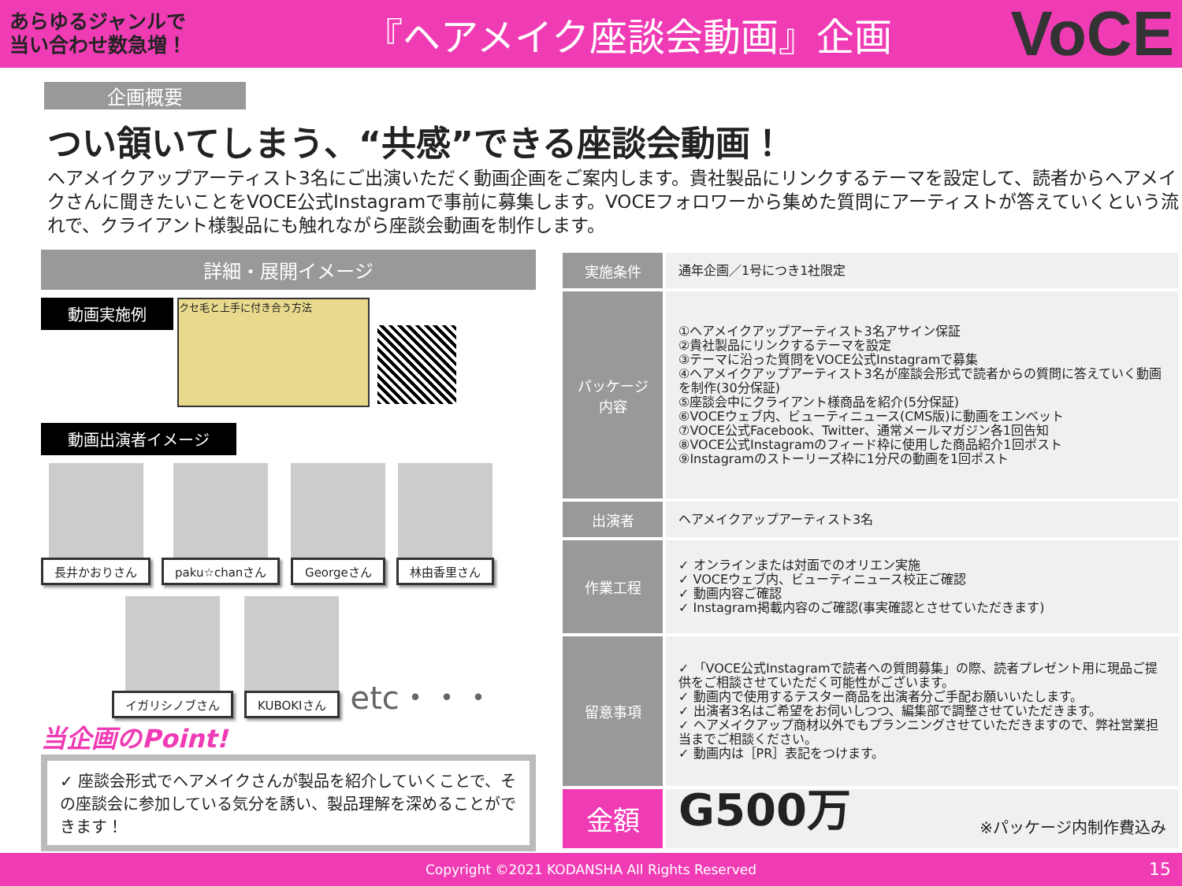あらゆるジャンルで
当い合わせ数急増！
『ヘアメイク座談会動画』企画
VoCE
企画概要
つい頷いてしまう、“共感”できる座談会動画！
ヘアメイクアップアーティスト3名にご出演いただく動画企画をご案内します。貴社製品にリンクするテーマを設定して、読者からヘアメイクさんに聞きたいことをVOCE公式Instagramで事前に募集します。VOCEフォロワーから集めた質問にアーティストが答えていくという流れで、クライアント様製品にも触れながら座談会動画を制作します。
詳細・展開イメージ
動画実施例 クセ毛と上手に付き合う方法
動画出演者イメージ
長井かおりさん
paku☆chanさん
Georgeさん
林由香里さん
イガリシノブさん
KUBOKIさん
etc・・・
当企画のPoint!
✓ 座談会形式でヘアメイクさんが製品を紹介していくことで、その座談会に参加している気分を誘い、製品理解を深めることができます！
| 実施条件 | 通年企画／1号につき1社限定 |
| パッケージ 内容 | ①ヘアメイクアップアーティスト3名アサイン保証 ②貴社製品にリンクするテーマを設定 ③テーマに沿った質問をVOCE公式Instagramで募集 ④ヘアメイクアップアーティスト3名が座談会形式で読者からの質問に答えていく動画を制作(30分保証) ⑤座談会中にクライアント様商品を紹介(5分保証) ⑥VOCEウェブ内、ビューティニュース(CMS版)に動画をエンベット ⑦VOCE公式Facebook、Twitter、通常メールマガジン各1回告知 ⑧VOCE公式Instagramのフィード枠に使用した商品紹介1回ポスト ⑨Instagramのストーリーズ枠に1分尺の動画を1回ポスト |
| 出演者 | ヘアメイクアップアーティスト3名 |
| 作業工程 | ✓ オンラインまたは対面でのオリエン実施 ✓ VOCEウェブ内、ビューティニュース校正ご確認 ✓ 動画内容ご確認 ✓ Instagram掲載内容のご確認(事実確認とさせていただきます) |
| 留意事項 | ✓ 「VOCE公式Instagramで読者への質問募集」の際、読者プレゼント用に現品ご提供をご相談させていただく可能性がございます。 ✓ 動画内で使用するテスター商品を出演者分ご手配お願いいたします。 ✓ 出演者3名はご希望をお伺いしつつ、編集部で調整させていただきます。 ✓ ヘアメイクアップ商材以外でもプランニングさせていただきますので、弊社営業担当までご相談ください。 ✓ 動画内は［PR］表記をつけます。 |
| 金額 | G500万 ※パッケージ内制作費込み |
Copyright ©2021 KODANSHA All Rights Reserved 15